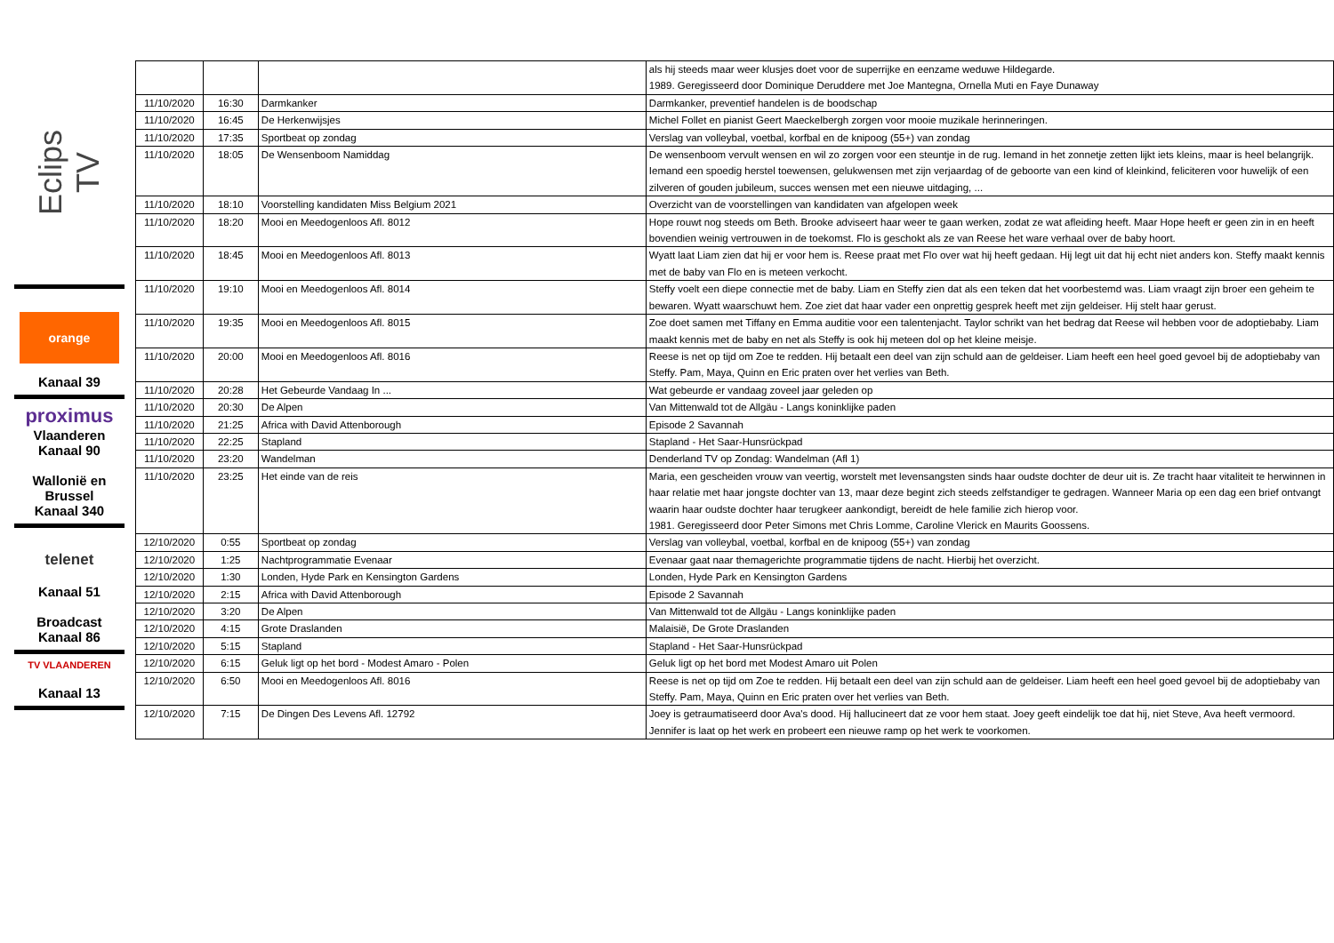Eclips TV
orange
Kanaal 39
proximus
Vlaanderen
Kanaal 90
Wallonië en
Brussel
Kanaal 340
telenet
Kanaal 51
Broadcast
Kanaal 86
TV VLAANDEREN
Kanaal 13
| | | | als hij steeds maar weer klusjes doet voor de superrijke en eenzame weduwe Hildegarde. 1989. Geregisseerd door Dominique Deruddere met Joe Mantegna, Ornella Muti en Faye Dunaway |
| 11/10/2020 | 16:30 | Darmkanker | Darmkanker, preventief handelen is de boodschap |
| 11/10/2020 | 16:45 | De Herkenwijsjes | Michel Follet en pianist Geert Maeckelbergh zorgen voor mooie muzikale herinneringen. |
| 11/10/2020 | 17:35 | Sportbeat op zondag | Verslag van volleybal, voetbal, korfbal en de knipoog (55+) van zondag |
| 11/10/2020 | 18:05 | De Wensenboom Namiddag | De wensenboom vervult wensen en wil zo zorgen voor een steuntje in de rug. Iemand in het zonnetje zetten lijkt iets kleins, maar is heel belangrijk. Iemand een spoedig herstel toewensen, gelukwensen met zijn verjaardag of de geboorte van een kind of kleinkind, feliciteren voor huwelijk of een zilveren of gouden jubileum, succes wensen met een nieuwe uitdaging, ... |
| 11/10/2020 | 18:10 | Voorstelling kandidaten Miss Belgium 2021 | Overzicht van de voorstellingen van kandidaten van afgelopen week |
| 11/10/2020 | 18:20 | Mooi en Meedogenloos Afl. 8012 | Hope rouwt nog steeds om Beth. Brooke adviseert haar weer te gaan werken, zodat ze wat afleiding heeft. Maar Hope heeft er geen zin in en heeft bovendien weinig vertrouwen in de toekomst. Flo is geschokt als ze van Reese het ware verhaal over de baby hoort. |
| 11/10/2020 | 18:45 | Mooi en Meedogenloos Afl. 8013 | Wyatt laat Liam zien dat hij er voor hem is. Reese praat met Flo over wat hij heeft gedaan. Hij legt uit dat hij echt niet anders kon. Steffy maakt kennis met de baby van Flo en is meteen verkocht. |
| 11/10/2020 | 19:10 | Mooi en Meedogenloos Afl. 8014 | Steffy voelt een diepe connectie met de baby. Liam en Steffy zien dat als een teken dat het voorbestemd was. Liam vraagt zijn broer een geheim te bewaren. Wyatt waarschuwt hem. Zoe ziet dat haar vader een onprettig gesprek heeft met zijn geldeiser. Hij stelt haar gerust. |
| 11/10/2020 | 19:35 | Mooi en Meedogenloos Afl. 8015 | Zoe doet samen met Tiffany en Emma auditie voor een talentenjacht. Taylor schrikt van het bedrag dat Reese wil hebben voor de adoptiebaby. Liam maakt kennis met de baby en net als Steffy is ook hij meteen dol op het kleine meisje. |
| 11/10/2020 | 20:00 | Mooi en Meedogenloos Afl. 8016 | Reese is net op tijd om Zoe te redden. Hij betaalt een deel van zijn schuld aan de geldeiser. Liam heeft een heel goed gevoel bij de adoptiebaby van Steffy. Pam, Maya, Quinn en Eric praten over het verlies van Beth. |
| 11/10/2020 | 20:28 | Het Gebeurde Vandaag In ... | Wat gebeurde er vandaag zoveel jaar geleden op |
| 11/10/2020 | 20:30 | De Alpen | Van Mittenwald tot de Allgäu - Langs koninklijke paden |
| 11/10/2020 | 21:25 | Africa with David Attenborough | Episode 2 Savannah |
| 11/10/2020 | 22:25 | Stapland | Stapland - Het Saar-Hunsrückpad |
| 11/10/2020 | 23:20 | Wandelman | Denderland TV op Zondag: Wandelman (Afl 1) |
| 11/10/2020 | 23:25 | Het einde van de reis | Maria, een gescheiden vrouw van veertig, worstelt met levensangsten sinds haar oudste dochter de deur uit is. Ze tracht haar vitaliteit te herwinnen in haar relatie met haar jongste dochter van 13, maar deze begint zich steeds zelfstandiger te gedragen. Wanneer Maria op een dag een brief ontvangt waarin haar oudste dochter haar terugkeer aankondigt, bereidt de hele familie zich hierop voor. 1981. Geregisseerd door Peter Simons met Chris Lomme, Caroline Vlerick en Maurits Goossens. |
| 12/10/2020 | 0:55 | Sportbeat op zondag | Verslag van volleybal, voetbal, korfbal en de knipoog (55+) van zondag |
| 12/10/2020 | 1:25 | Nachtprogrammatie Evenaar | Evenaar gaat naar themagerichte programmatie tijdens de nacht. Hierbij het overzicht. |
| 12/10/2020 | 1:30 | Londen, Hyde Park en Kensington Gardens | Londen, Hyde Park en Kensington Gardens |
| 12/10/2020 | 2:15 | Africa with David Attenborough | Episode 2 Savannah |
| 12/10/2020 | 3:20 | De Alpen | Van Mittenwald tot de Allgäu - Langs koninklijke paden |
| 12/10/2020 | 4:15 | Grote Draslanden | Malaisië, De Grote Draslanden |
| 12/10/2020 | 5:15 | Stapland | Stapland - Het Saar-Hunsrückpad |
| 12/10/2020 | 6:15 | Geluk ligt op het bord - Modest Amaro - Polen | Geluk ligt op het bord met Modest Amaro uit Polen |
| 12/10/2020 | 6:50 | Mooi en Meedogenloos Afl. 8016 | Reese is net op tijd om Zoe te redden. Hij betaalt een deel van zijn schuld aan de geldeiser. Liam heeft een heel goed gevoel bij de adoptiebaby van Steffy. Pam, Maya, Quinn en Eric praten over het verlies van Beth. |
| 12/10/2020 | 7:15 | De Dingen Des Levens Afl. 12792 | Joey is getraumatiseerd door Ava's dood. Hij hallucineert dat ze voor hem staat. Joey geeft eindelijk toe dat hij, niet Steve, Ava heeft vermoord. Jennifer is laat op het werk en probeert een nieuwe ramp op het werk te voorkomen. |